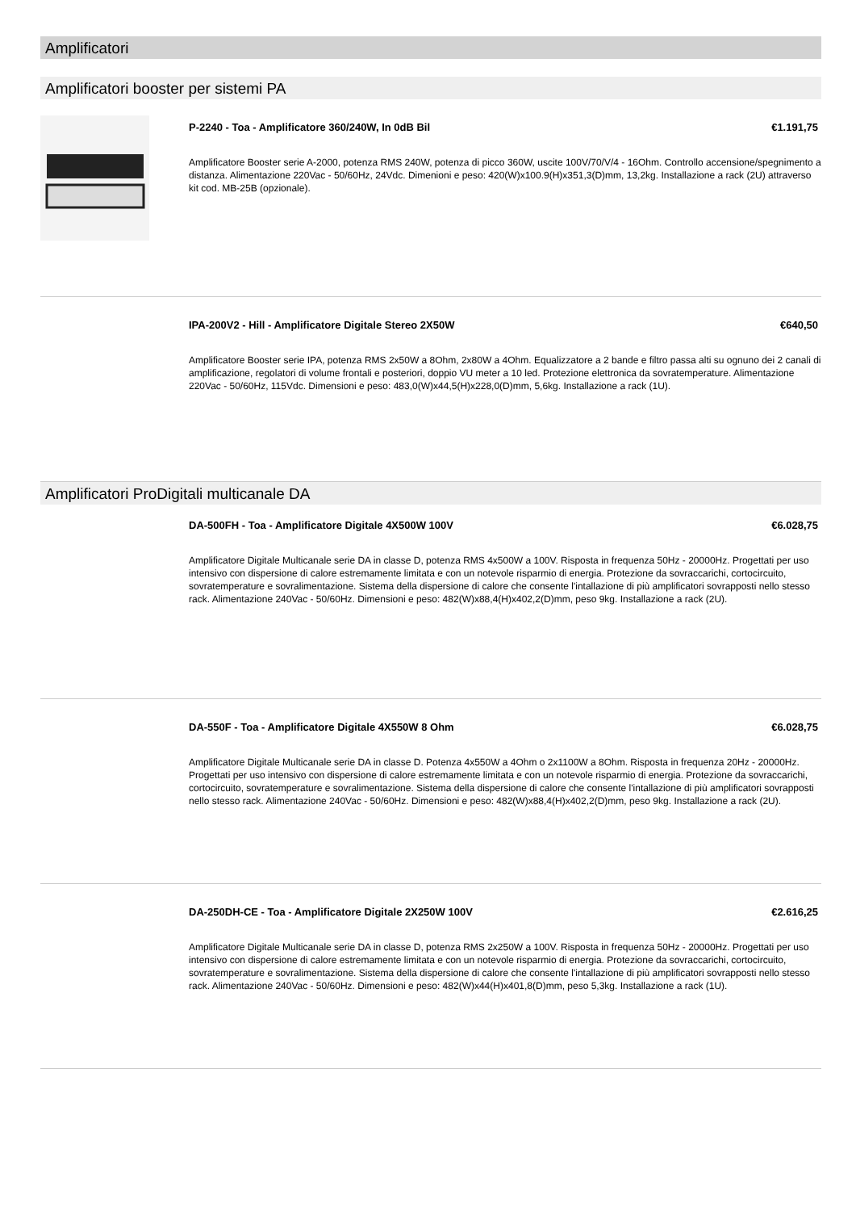Amplificatori
Amplificatori booster per sistemi PA
P-2240 - Toa - Amplificatore 360/240W, In 0dB Bil €1.191,75
Amplificatore Booster serie A-2000, potenza RMS 240W, potenza di picco 360W, uscite 100V/70/V/4 - 16Ohm. Controllo accensione/spegnimento a distanza. Alimentazione 220Vac - 50/60Hz, 24Vdc. Dimenioni e peso: 420(W)x100.9(H)x351,3(D)mm, 13,2kg. Installazione a rack (2U) attraverso kit cod. MB-25B (opzionale).
IPA-200V2 - Hill - Amplificatore Digitale Stereo 2X50W €640,50
Amplificatore Booster serie IPA, potenza RMS 2x50W a 8Ohm, 2x80W a 4Ohm. Equalizzatore a 2 bande e filtro passa alti su ognuno dei 2 canali di amplificazione, regolatori di volume frontali e posteriori, doppio VU meter a 10 led. Protezione elettronica da sovratemperature. Alimentazione 220Vac - 50/60Hz, 115Vdc. Dimensioni e peso: 483,0(W)x44,5(H)x228,0(D)mm, 5,6kg. Installazione a rack (1U).
Amplificatori ProDigitali multicanale DA
DA-500FH - Toa - Amplificatore Digitale 4X500W 100V €6.028,75
Amplificatore Digitale Multicanale serie DA in classe D, potenza RMS 4x500W a 100V. Risposta in frequenza 50Hz - 20000Hz. Progettati per uso intensivo con dispersione di calore estremamente limitata e con un notevole risparmio di energia. Protezione da sovraccarichi, cortocircuito, sovratemperature e sovralimentazione. Sistema della dispersione di calore che consente l'intallazione di più amplificatori sovrapposti nello stesso rack. Alimentazione 240Vac - 50/60Hz. Dimensioni e peso: 482(W)x88,4(H)x402,2(D)mm, peso 9kg. Installazione a rack (2U).
DA-550F - Toa - Amplificatore Digitale 4X550W 8 Ohm €6.028,75
Amplificatore Digitale Multicanale serie DA in classe D. Potenza 4x550W a 4Ohm o 2x1100W a 8Ohm. Risposta in frequenza 20Hz - 20000Hz. Progettati per uso intensivo con dispersione di calore estremamente limitata e con un notevole risparmio di energia. Protezione da sovraccarichi, cortocircuito, sovratemperature e sovralimentazione. Sistema della dispersione di calore che consente l'intallazione di più amplificatori sovrapposti nello stesso rack. Alimentazione 240Vac - 50/60Hz. Dimensioni e peso: 482(W)x88,4(H)x402,2(D)mm, peso 9kg. Installazione a rack (2U).
DA-250DH-CE - Toa - Amplificatore Digitale 2X250W 100V €2.616,25
Amplificatore Digitale Multicanale serie DA in classe D, potenza RMS 2x250W a 100V. Risposta in frequenza 50Hz - 20000Hz. Progettati per uso intensivo con dispersione di calore estremamente limitata e con un notevole risparmio di energia. Protezione da sovraccarichi, cortocircuito, sovratemperature e sovralimentazione. Sistema della dispersione di calore che consente l'intallazione di più amplificatori sovrapposti nello stesso rack. Alimentazione 240Vac - 50/60Hz. Dimensioni e peso: 482(W)x44(H)x401,8(D)mm, peso 5,3kg. Installazione a rack (1U).